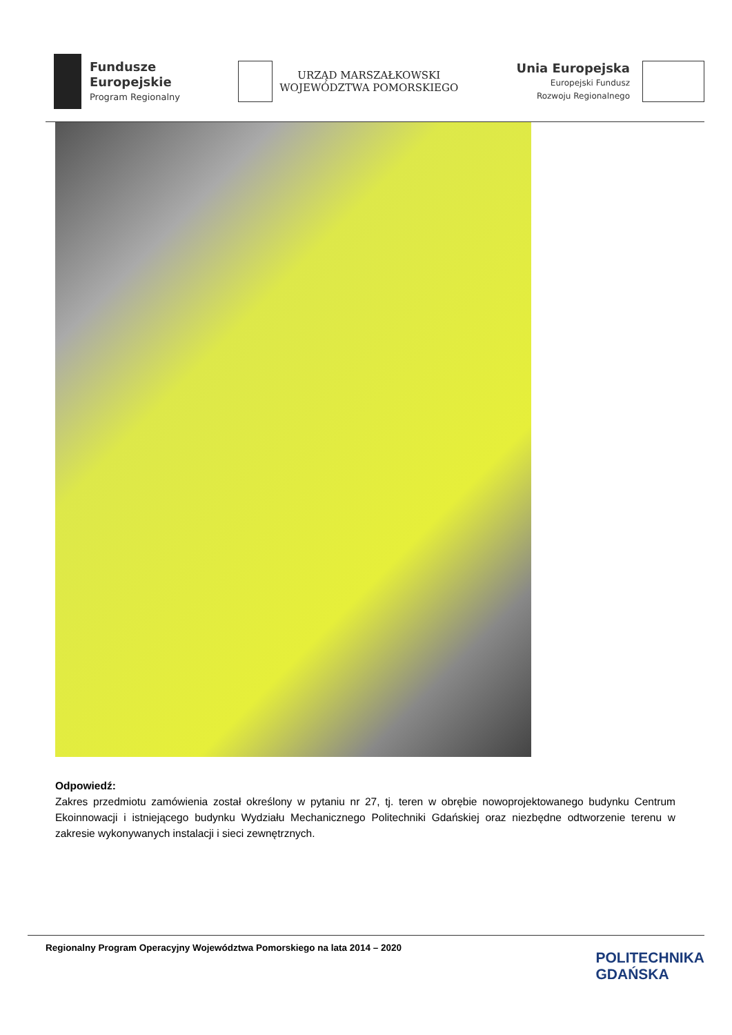Fundusze
Europejskie
Program Regionalny
URZĄD MARSZAŁKOWSKI
WOJEWÓDZTWA POMORSKIEGO
Unia Europejska
Europejski Fundusz
Rozwoju Regionalnego
Odpowiedź:
Zakres przedmiotu zamówienia został określony w pytaniu nr 27, tj. teren w obrębie nowoprojektowanego budynku Centrum Ekoinnowacji i istniejącego budynku Wydziału Mechanicznego Politechniki Gdańskiej oraz niezbędne odtworzenie terenu w zakresie wykonywanych instalacji i sieci zewnętrznych.
Regionalny Program Operacyjny Województwa Pomorskiego na lata 2014 – 2020
POLITECHNIKA
GDAŃSKA